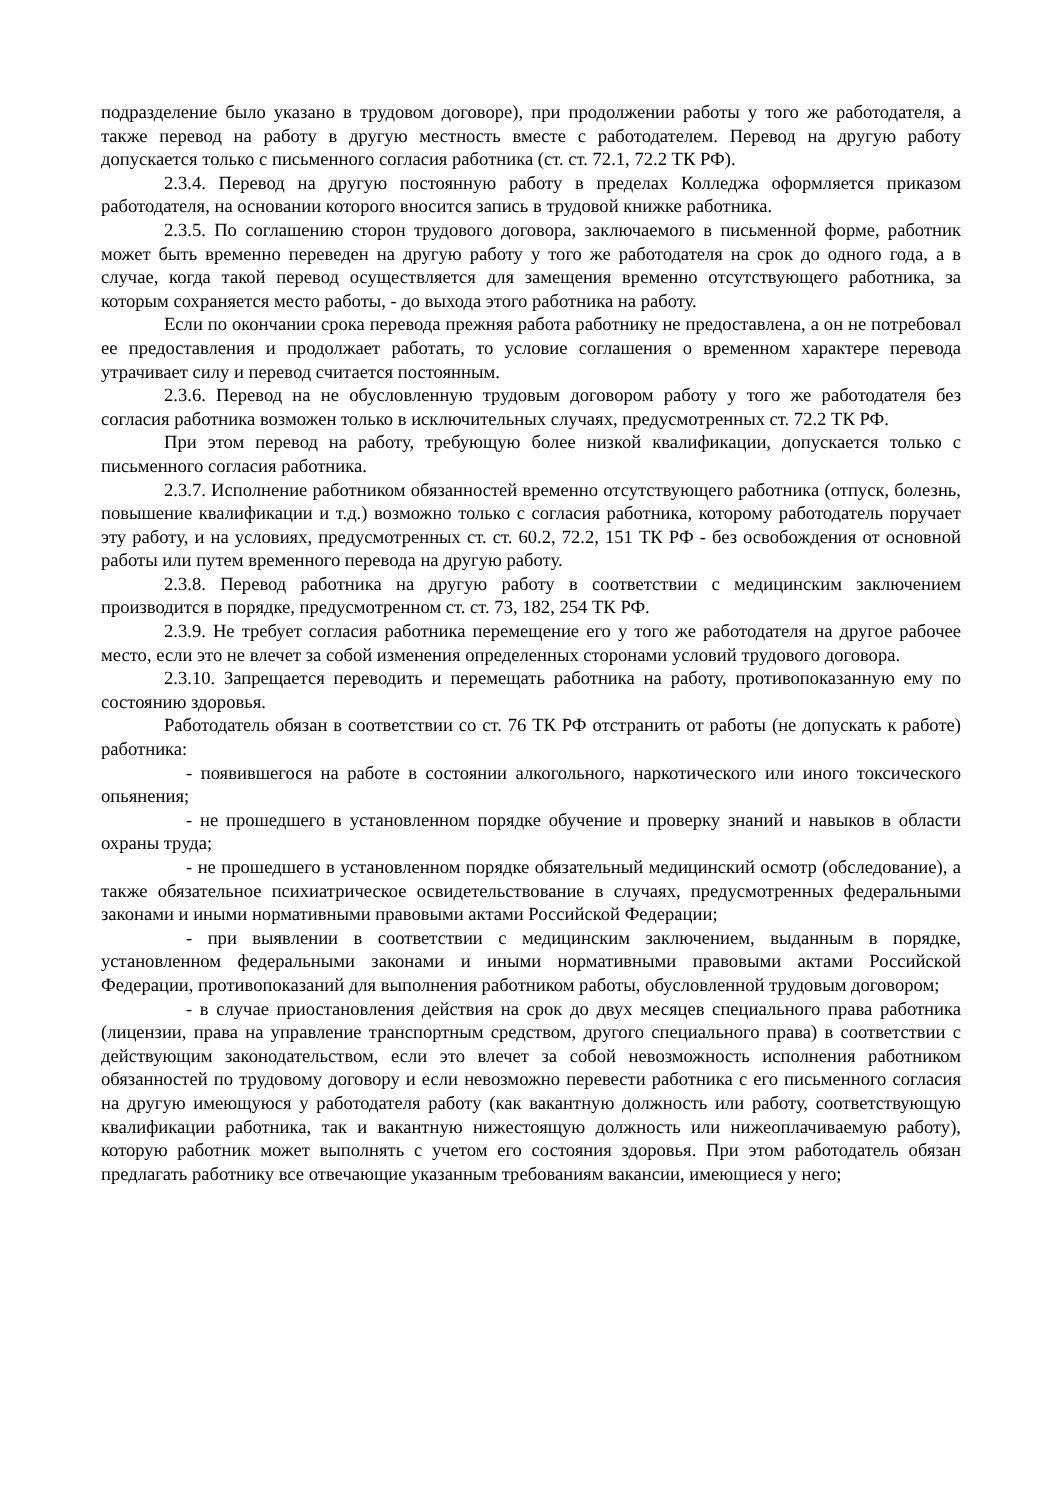подразделение было указано в трудовом договоре), при продолжении работы у того же работодателя, а также перевод на работу в другую местность вместе с работодателем. Перевод на другую работу допускается только с письменного согласия работника (ст. ст. 72.1, 72.2 ТК РФ).
2.3.4. Перевод на другую постоянную работу в пределах Колледжа оформляется приказом работодателя, на основании которого вносится запись в трудовой книжке работника.
2.3.5. По соглашению сторон трудового договора, заключаемого в письменной форме, работник может быть временно переведен на другую работу у того же работодателя на срок до одного года, а в случае, когда такой перевод осуществляется для замещения временно отсутствующего работника, за которым сохраняется место работы, - до выхода этого работника на работу.
Если по окончании срока перевода прежняя работа работнику не предоставлена, а он не потребовал ее предоставления и продолжает работать, то условие соглашения о временном характере перевода утрачивает силу и перевод считается постоянным.
2.3.6. Перевод на не обусловленную трудовым договором работу у того же работодателя без согласия работника возможен только в исключительных случаях, предусмотренных ст. 72.2 ТК РФ.
При этом перевод на работу, требующую более низкой квалификации, допускается только с письменного согласия работника.
2.3.7. Исполнение работником обязанностей временно отсутствующего работника (отпуск, болезнь, повышение квалификации и т.д.) возможно только с согласия работника, которому работодатель поручает эту работу, и на условиях, предусмотренных ст. ст. 60.2, 72.2, 151 ТК РФ - без освобождения от основной работы или путем временного перевода на другую работу.
2.3.8. Перевод работника на другую работу в соответствии с медицинским заключением производится в порядке, предусмотренном ст. ст. 73, 182, 254 ТК РФ.
2.3.9. Не требует согласия работника перемещение его у того же работодателя на другое рабочее место, если это не влечет за собой изменения определенных сторонами условий трудового договора.
2.3.10. Запрещается переводить и перемещать работника на работу, противопоказанную ему по состоянию здоровья.
Работодатель обязан в соответствии со ст. 76 ТК РФ отстранить от работы (не допускать к работе) работника:
- появившегося на работе в состоянии алкогольного, наркотического или иного токсического опьянения;
- не прошедшего в установленном порядке обучение и проверку знаний и навыков в области охраны труда;
- не прошедшего в установленном порядке обязательный медицинский осмотр (обследование), а также обязательное психиатрическое освидетельствование в случаях, предусмотренных федеральными законами и иными нормативными правовыми актами Российской Федерации;
- при выявлении в соответствии с медицинским заключением, выданным в порядке, установленном федеральными законами и иными нормативными правовыми актами Российской Федерации, противопоказаний для выполнения работником работы, обусловленной трудовым договором;
- в случае приостановления действия на срок до двух месяцев специального права работника (лицензии, права на управление транспортным средством, другого специального права) в соответствии с действующим законодательством, если это влечет за собой невозможность исполнения работником обязанностей по трудовому договору и если невозможно перевести работника с его письменного согласия на другую имеющуюся у работодателя работу (как вакантную должность или работу, соответствующую квалификации работника, так и вакантную нижестоящую должность или нижеоплачиваемую работу), которую работник может выполнять с учетом его состояния здоровья. При этом работодатель обязан предлагать работнику все отвечающие указанным требованиям вакансии, имеющиеся у него;